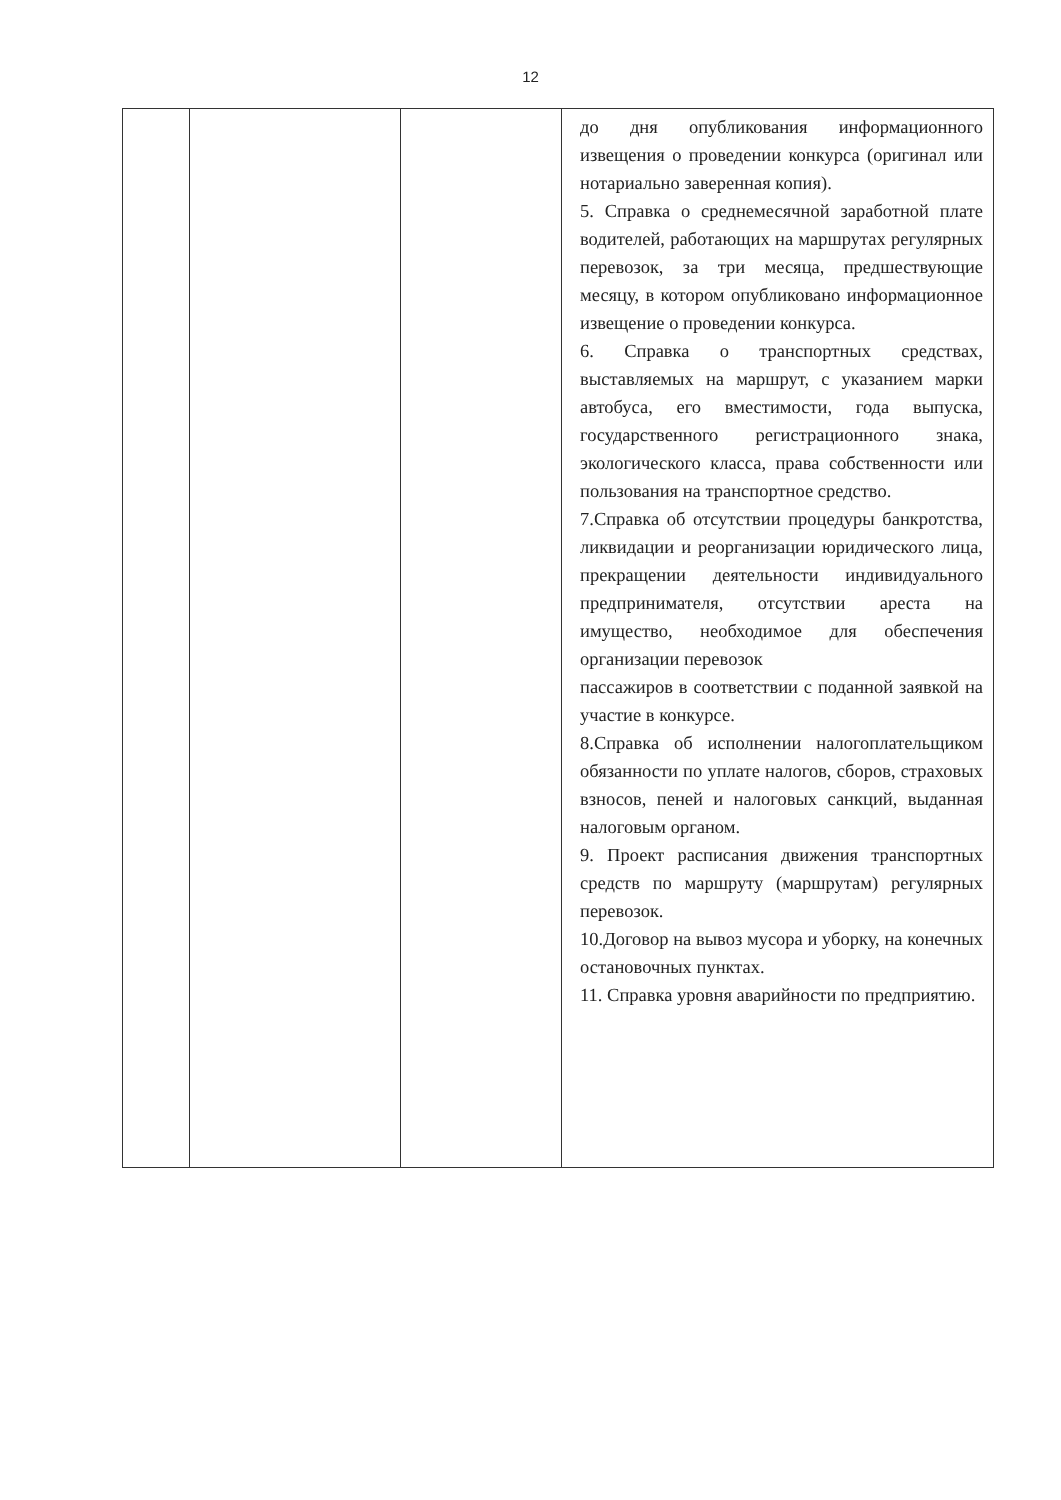12
| | | | до дня опубликования информационного извещения о проведении конкурса (оригинал или нотариально заверенная копия). 5. Справка о среднемесячной заработной плате водителей, работающих на маршрутах регулярных перевозок, за три месяца, предшествующие месяцу, в котором опубликовано информационное извещение о проведении конкурса. 6. Справка о транспортных средствах, выставляемых на маршрут, с указанием марки автобуса, его вместимости, года выпуска, государственного регистрационного знака, экологического класса, права собственности или пользования на транспортное средство. 7.Справка об отсутствии процедуры банкротства, ликвидации и реорганизации юридического лица, прекращении деятельности индивидуального предпринимателя, отсутствии ареста на имущество, необходимое для обеспечения организации перевозок пассажиров в соответствии с поданной заявкой на участие в конкурсе. 8.Справка об исполнении налогоплательщиком обязанности по уплате налогов, сборов, страховых взносов, пеней и налоговых санкций, выданная налоговым органом. 9. Проект расписания движения транспортных средств по маршруту (маршрутам) регулярных перевозок. 10.Договор на вывоз мусора и уборку, на конечных остановочных пунктах. 11. Справка уровня аварийности по предприятию. |